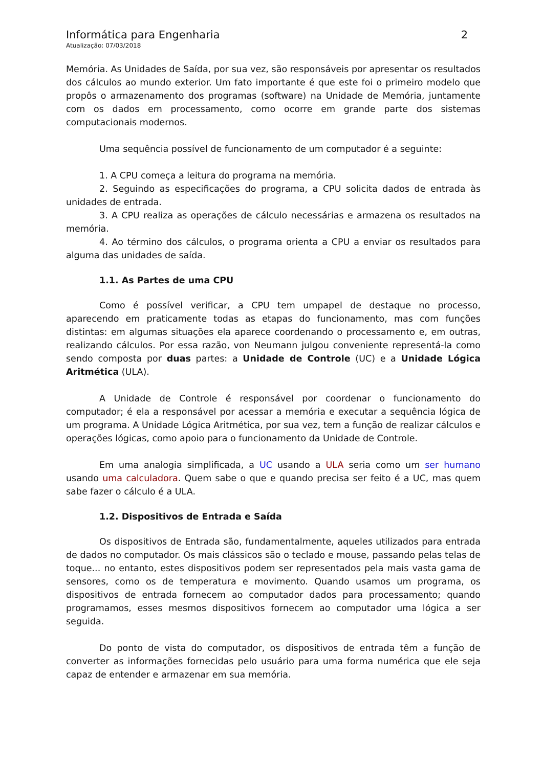Informática para Engenharia 2
Atualização: 07/03/2018
Memória. As Unidades de Saída, por sua vez, são responsáveis por apresentar os resultados dos cálculos ao mundo exterior. Um fato importante é que este foi o primeiro modelo que propôs o armazenamento dos programas (software) na Unidade de Memória, juntamente com os dados em processamento, como ocorre em grande parte dos sistemas computacionais modernos.
Uma sequência possível de funcionamento de um computador é a seguinte:
1. A CPU começa a leitura do programa na memória.
2. Seguindo as especificações do programa, a CPU solicita dados de entrada às unidades de entrada.
3. A CPU realiza as operações de cálculo necessárias e armazena os resultados na memória.
4. Ao término dos cálculos, o programa orienta a CPU a enviar os resultados para alguma das unidades de saída.
1.1. As Partes de uma CPU
Como é possível verificar, a CPU tem umpapel de destaque no processo, aparecendo em praticamente todas as etapas do funcionamento, mas com funções distintas: em algumas situações ela aparece coordenando o processamento e, em outras, realizando cálculos. Por essa razão, von Neumann julgou conveniente representá-la como sendo composta por duas partes: a Unidade de Controle (UC) e a Unidade Lógica Aritmética (ULA).
A Unidade de Controle é responsável por coordenar o funcionamento do computador; é ela a responsável por acessar a memória e executar a sequência lógica de um programa. A Unidade Lógica Aritmética, por sua vez, tem a função de realizar cálculos e operações lógicas, como apoio para o funcionamento da Unidade de Controle.
Em uma analogia simplificada, a UC usando a ULA seria como um ser humano usando uma calculadora. Quem sabe o que e quando precisa ser feito é a UC, mas quem sabe fazer o cálculo é a ULA.
1.2. Dispositivos de Entrada e Saída
Os dispositivos de Entrada são, fundamentalmente, aqueles utilizados para entrada de dados no computador. Os mais clássicos são o teclado e mouse, passando pelas telas de toque... no entanto, estes dispositivos podem ser representados pela mais vasta gama de sensores, como os de temperatura e movimento. Quando usamos um programa, os dispositivos de entrada fornecem ao computador dados para processamento; quando programamos, esses mesmos dispositivos fornecem ao computador uma lógica a ser seguida.
Do ponto de vista do computador, os dispositivos de entrada têm a função de converter as informações fornecidas pelo usuário para uma forma numérica que ele seja capaz de entender e armazenar em sua memória.